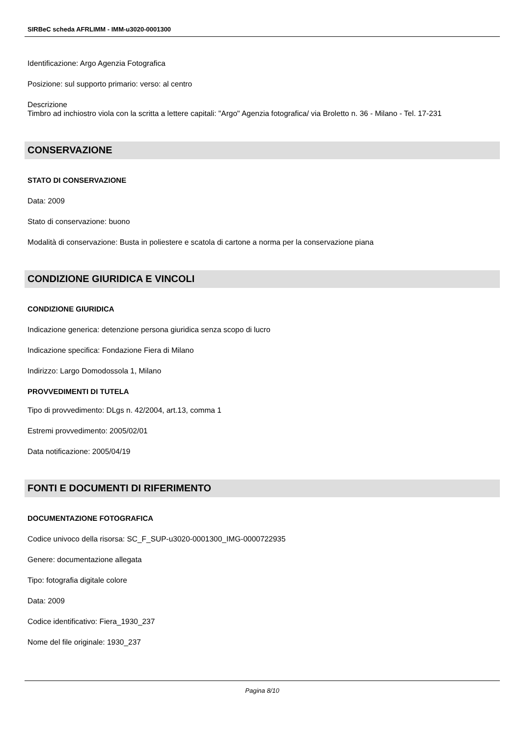SIRBeC scheda AFRLIMM - IMM-u3020-0001300
Identificazione: Argo Agenzia Fotografica
Posizione: sul supporto primario: verso: al centro
Descrizione
Timbro ad inchiostro viola con la scritta a lettere capitali: "Argo" Agenzia fotografica/ via Broletto n. 36 - Milano - Tel. 17-231
CONSERVAZIONE
STATO DI CONSERVAZIONE
Data: 2009
Stato di conservazione: buono
Modalità di conservazione: Busta in poliestere e scatola di cartone a norma per la conservazione piana
CONDIZIONE GIURIDICA E VINCOLI
CONDIZIONE GIURIDICA
Indicazione generica: detenzione persona giuridica senza scopo di lucro
Indicazione specifica: Fondazione Fiera di Milano
Indirizzo: Largo Domodossola 1, Milano
PROVVEDIMENTI DI TUTELA
Tipo di provvedimento: DLgs n. 42/2004, art.13, comma 1
Estremi provvedimento: 2005/02/01
Data notificazione: 2005/04/19
FONTI E DOCUMENTI DI RIFERIMENTO
DOCUMENTAZIONE FOTOGRAFICA
Codice univoco della risorsa: SC_F_SUP-u3020-0001300_IMG-0000722935
Genere: documentazione allegata
Tipo: fotografia digitale colore
Data: 2009
Codice identificativo: Fiera_1930_237
Nome del file originale: 1930_237
Pagina 8/10